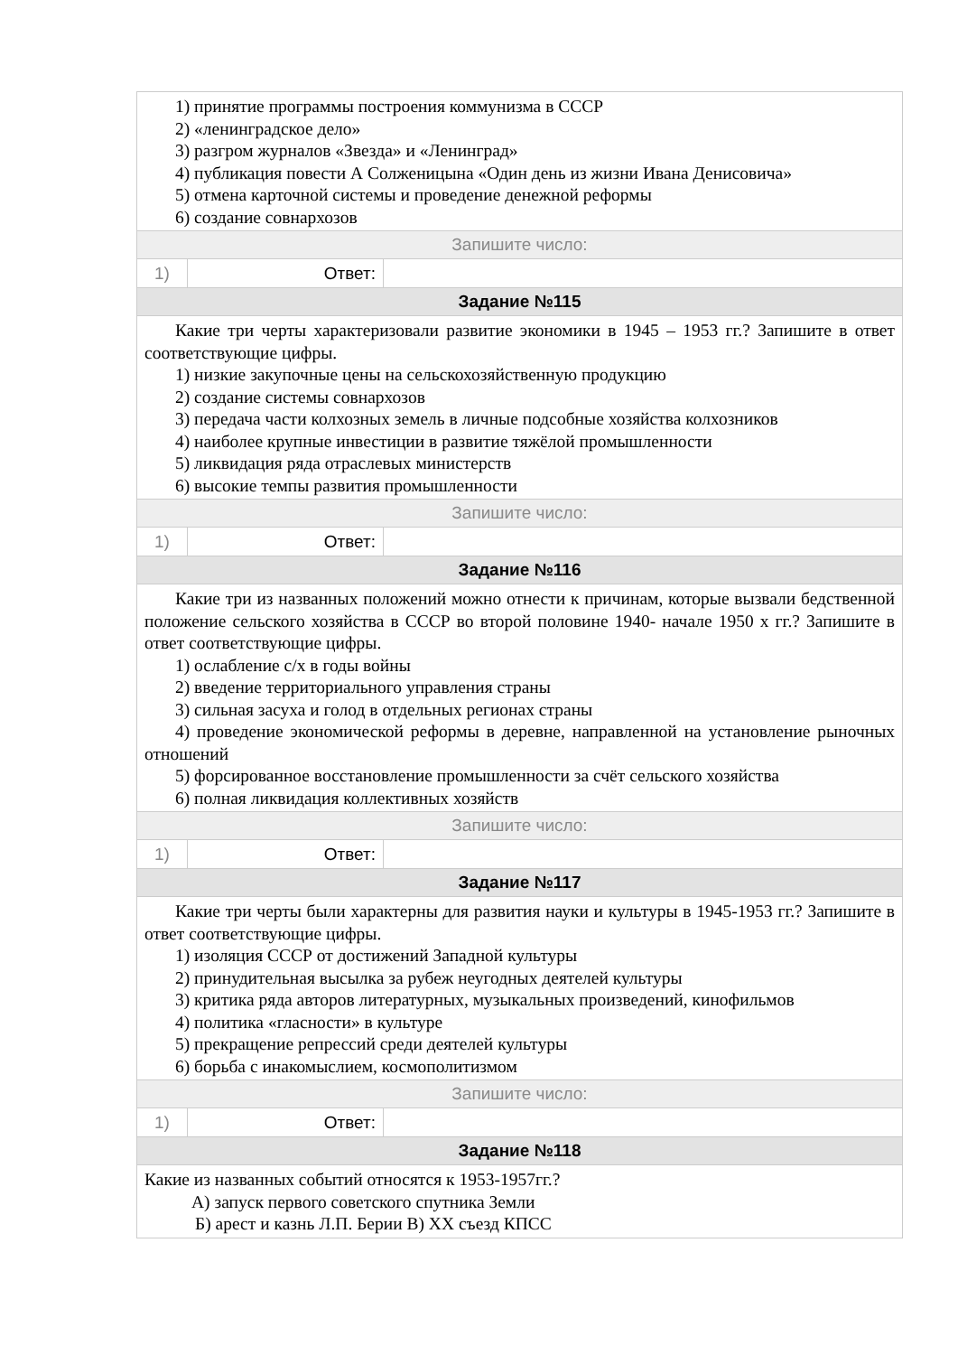| 1) принятие программы построения коммунизма в СССР 2) «ленинградское дело» 3) разгром журналов «Звезда» и «Ленинград» 4) публикация повести А Солженицына «Один день из жизни Ивана Денисовича» 5) отмена карточной системы и проведение денежной реформы 6) создание совнархозов | | |
| Запишите число: | | |
| 1) | Ответ: | |
| Задание №115 | | |
| Какие три черты характеризовали развитие экономики в 1945 – 1953 гг.? Запишите в ответ соответствующие цифры. 1) низкие закупочные цены на сельскохозяйственную продукцию 2) создание системы совнархозов 3) передача части колхозных земель в личные подсобные хозяйства колхозников 4) наиболее крупные инвестиции в развитие тяжёлой промышленности 5) ликвидация ряда отраслевых министерств 6) высокие темпы развития промышленности | | |
| Запишите число: | | |
| 1) | Ответ: | |
| Задание №116 | | |
| Какие три из названных положений можно отнести к причинам, которые вызвали бедственной положение сельского хозяйства в СССР во второй половине 1940- начале 1950 х гг.? Запишите в ответ соответствующие цифры. 1) ослабление с/х в годы войны 2) введение территориального управления страны 3) сильная засуха и голод в отдельных регионах страны 4) проведение экономической реформы в деревне, направленной на установление рыночных отношений 5) форсированное восстановление промышленности за счёт сельского хозяйства 6) полная ликвидация коллективных хозяйств | | |
| Запишите число: | | |
| 1) | Ответ: | |
| Задание №117 | | |
| Какие три черты были характерны для развития науки и культуры в 1945-1953 гг.? Запишите в ответ соответствующие цифры. 1) изоляция СССР от достижений Западной культуры 2) принудительная высылка за рубеж неугодных деятелей культуры 3) критика ряда авторов литературных, музыкальных произведений, кинофильмов 4) политика «гласности» в культуре 5) прекращение репрессий среди деятелей культуры 6) борьба с инакомыслием, космополитизмом | | |
| Запишите число: | | |
| 1) | Ответ: | |
| Задание №118 | | |
| Какие из названных событий относятся к 1953-1957гг.? А) запуск первого советского спутника Земли Б) арест и казнь Л.П. Берии В) XX съезд КПСС | | |